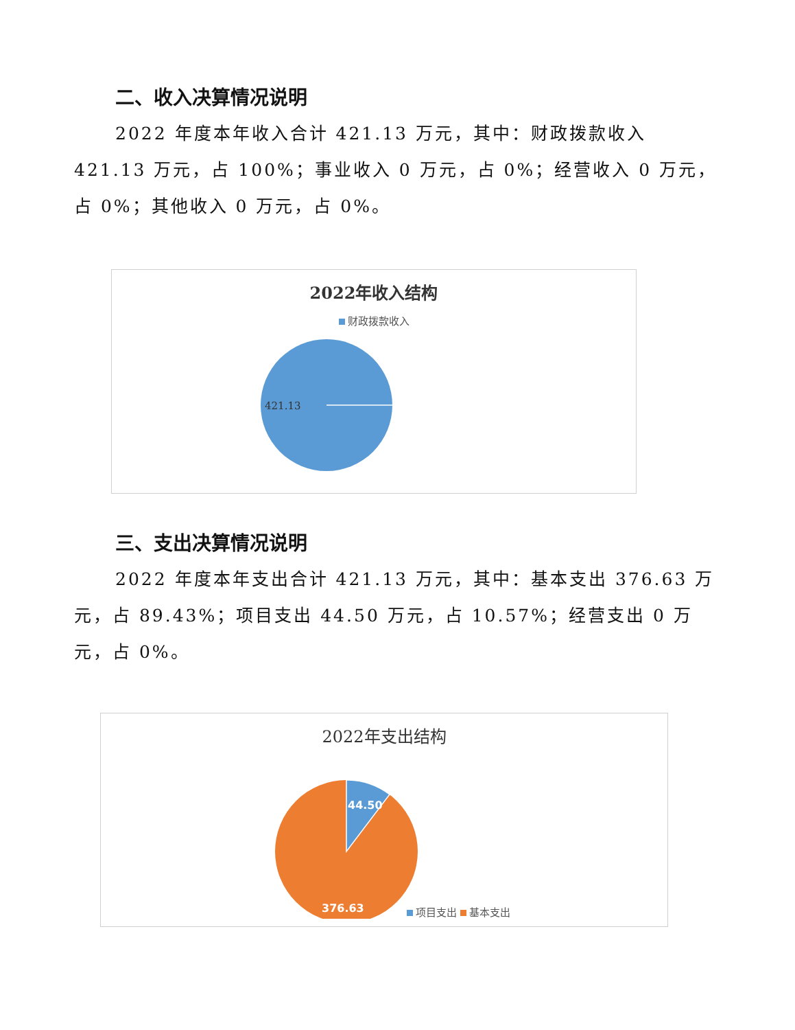二、收入决算情况说明
2022 年度本年收入合计 421.13 万元，其中：财政拨款收入 421.13 万元，占 100%；事业收入 0 万元，占 0%；经营收入 0 万元，占 0%；其他收入 0 万元，占 0%。
2022年收入结构
财政拨款收入
421.13
三、支出决算情况说明
2022 年度本年支出合计 421.13 万元，其中：基本支出 376.63 万元，占 89.43%；项目支出 44.50 万元，占 10.57%；经营支出 0 万元，占 0%。
2022年支出结构
44.50
376.63
项目支出 基本支出